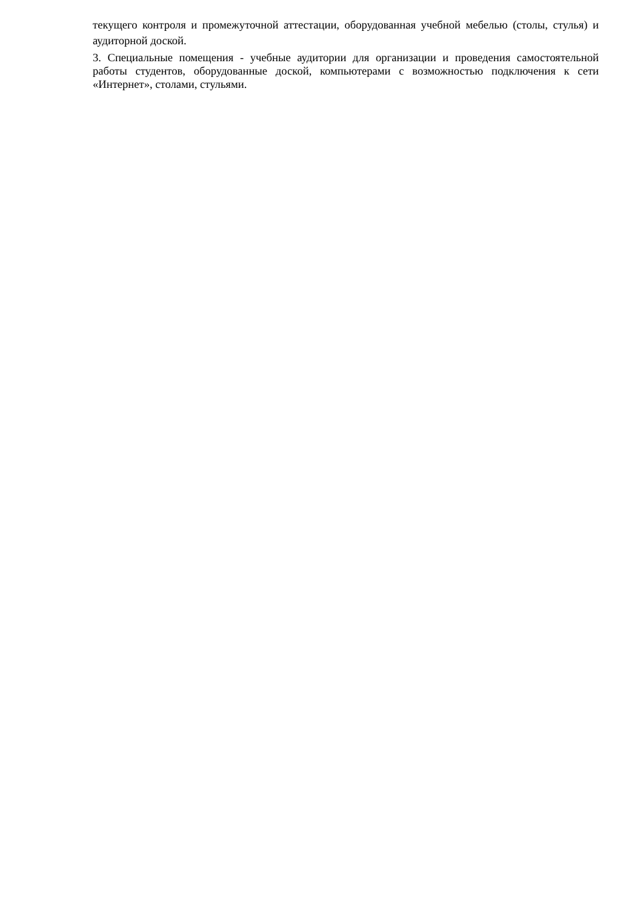текущего контроля и промежуточной аттестации, оборудованная учебной мебелью (столы, стулья) и аудиторной доской.
3. Специальные помещения - учебные аудитории для организации и проведения самостоятельной работы студентов, оборудованные доской, компьютерами с возможностью подключения к сети «Интернет», столами, стульями.